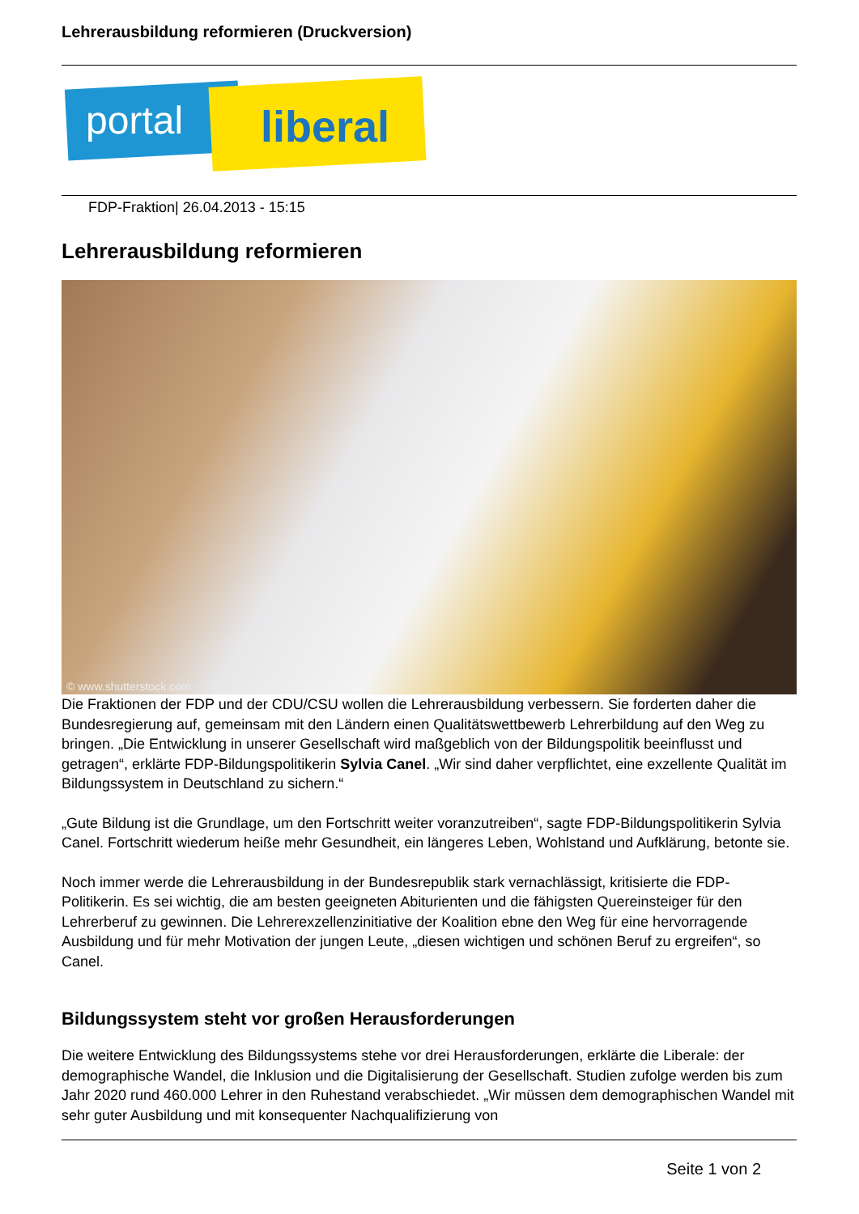Lehrerausbildung reformieren (Druckversion)
portal liberal
FDP-Fraktion| 26.04.2013 - 15:15
Lehrerausbildung reformieren
© www.shutterstock.com
Die Fraktionen der FDP und der CDU/CSU wollen die Lehrerausbildung verbessern. Sie forderten daher die Bundesregierung auf, gemeinsam mit den Ländern einen Qualitätswettbewerb Lehrerbildung auf den Weg zu bringen. „Die Entwicklung in unserer Gesellschaft wird maßgeblich von der Bildungspolitik beeinflusst und getragen“, erklärte FDP-Bildungspolitikerin Sylvia Canel. „Wir sind daher verpflichtet, eine exzellente Qualität im Bildungssystem in Deutschland zu sichern.“
„Gute Bildung ist die Grundlage, um den Fortschritt weiter voranzutreiben“, sagte FDP-Bildungspolitikerin Sylvia Canel. Fortschritt wiederum heiße mehr Gesundheit, ein längeres Leben, Wohlstand und Aufklärung, betonte sie.
Noch immer werde die Lehrerausbildung in der Bundesrepublik stark vernachlässigt, kritisierte die FDP-Politikerin. Es sei wichtig, die am besten geeigneten Abiturienten und die fähigsten Quereinsteiger für den Lehrerberuf zu gewinnen. Die Lehrerexzellenzinitiative der Koalition ebne den Weg für eine hervorragende Ausbildung und für mehr Motivation der jungen Leute, „diesen wichtigen und schönen Beruf zu ergreifen“, so Canel.
Bildungssystem steht vor großen Herausforderungen
Die weitere Entwicklung des Bildungssystems stehe vor drei Herausforderungen, erklärte die Liberale: der demographische Wandel, die Inklusion und die Digitalisierung der Gesellschaft. Studien zufolge werden bis zum Jahr 2020 rund 460.000 Lehrer in den Ruhestand verabschiedet. „Wir müssen dem demographischen Wandel mit sehr guter Ausbildung und mit konsequenter Nachqualifizierung von
Seite 1 von 2